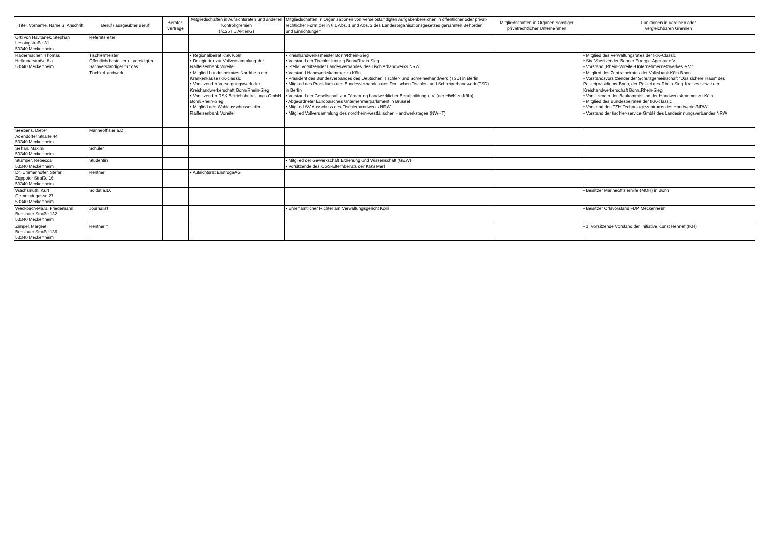| Titel, Vorname, Name u. Anschrift | Beruf / ausgeübter Beruf | Berater- verträge | Mitgliedschaften in Aufsichtsräten und anderen Kontrollgremien (§125 I 5 AktienG) | Mitgliedschaften in Organisationen von verselbständigten Aufgabenbereichen in öffentlicher oder privat-rechtlicher Form der in § 1 Abs. 1 und Abs. 2 des Landesorganisationsgesetzes genannten Behörden und Einrichtungen | Mitgliedschaften in Organen sonstiger privatrechtlicher Unternehmen | Funktionen in Vereinen oder vergleichbaren Gremien |
| --- | --- | --- | --- | --- | --- | --- |
| Orti von Havranek, Stephan Lessingstraße 31 53340 Meckenheim | Referatsleiter | | | | | |
| Radermacher, Thomas Hellmaarstraße 8 a 53340 Meckenheim | Tischlermeister Öffentlich bestellter u. vereidigter Sachverständiger für das Tischlerhandwerk | | • Regionalbeirat KSK Köln • Delegierter zur Vollversammlung der Raiffeisenbank Voreifel • Mitglied Landesbeirates Nordrhein der Krankenkasse IKK-classic • Vorsitzender Versorgungswerk der Kreishandwerkerschaft Bonn/Rhein-Sieg • Vorsitzender RSK Betriebsbetreuungs GmbH Bonn/Rhein-Sieg • Mitglied des Wahlausschusses der Raiffeisenbank Voreifel | • Kreishandwerksmeister Bonn/Rhein-Sieg • Vorstand der Tischler-Innung Bonn/Rhein-Sieg • Stellv. Vorsitzender Landesverbandes des Tischlerhandwerks NRW • Vorstand Handwerkskammer zu Köln • Präsident des Bundesverbandes des Deutschen Tischler- und Schreinerhandwerk (TSD) in Berlin • Mitglied des Präsidiums des Bundesverbandes des Deutschen Tischler- und Schreinerhandwerk (TSD) in Berlin • Vorstand der Gesellschaft zur Förderung handwerklicher Berufsbildung e.V. (der HWK zu Köln) • Abgeordneter Europäisches Unternehmerparlament in Brüssel • Mitglied SV Ausschuss des Tischlerhandwerks NRW • Mitglied Vollversammlung des nordrhein-westfälischen Handwerkstages (NWHT) | | • Mitglied des Verwaltungsrates der IKK-Classic • Stv. Vorsitzender Bonner Energie-Agentur e.V. • Vorstand „Rhein-Voreifel-Unternehmernetzwerkes e.V.“ • Mitglied des Zentralbeirates der Volksbank Köln-Bonn • Vorstandsvorsitzender der Schutzgemeinschaft “Das sichere Haus“ des Polizeipräsidiums Bonn, der Polizei des Rhein-Sieg-Kreises sowie der Kreishandwerkerschaft Bonn.Rhein-Sieg • Vorsitzender der Baukommission der Handwerkskammer zu Köln • Mitglied des Bundesbeirates der IKK-classic • Vorstand des TZH Technologiezentrums des Handwerks/NRW • Vorstand der tischler-service GmbH des Landesinnungsverbandes NRW |
| Seebens, Dieter Adendorfer Straße 44 53340 Meckenheim | Marineoffizier a.D. | | | | | |
| Sehan, Maxim 53340 Meckenheim | Schüler | | | | | |
| Stümper, Rebecca 53340 Meckenheim | Studentin | | | • Mitglied der Gewerkschaft Erziehung und Wissenschaft (GEW) • Vorsitzende des OGS-Elternbeirats der KGS Merl | | |
| Dr. Ummenhofer, Stefan Zoppoter Straße 16 53340 Meckenheim | Rentner | | • Aufsichtsrat EnstrogaAG | | | |
| Wachsmuth, Kurt Gemeindegasse 27 53340 Meckenheim | Soldat a.D. | | | | | • Beisitzer Marineoffizierhilfe (MOH) in Bonn |
| Weckbach-Mara, Friedemann Breslauer Straße 132 53340 Meckenheim | Journalist | | | • Ehrenamtlicher Richter am Verwaltungsgericht Köln | | • Beisitzer Ortsvorstand FDP Meckenheim |
| Zimpel, Margret Breslauer Straße 136 53340 Meckenheim | Rentnerin | | | | | • 1. Vorsitzende Vorstand der Initiative Kunst Hennef (IKH) |